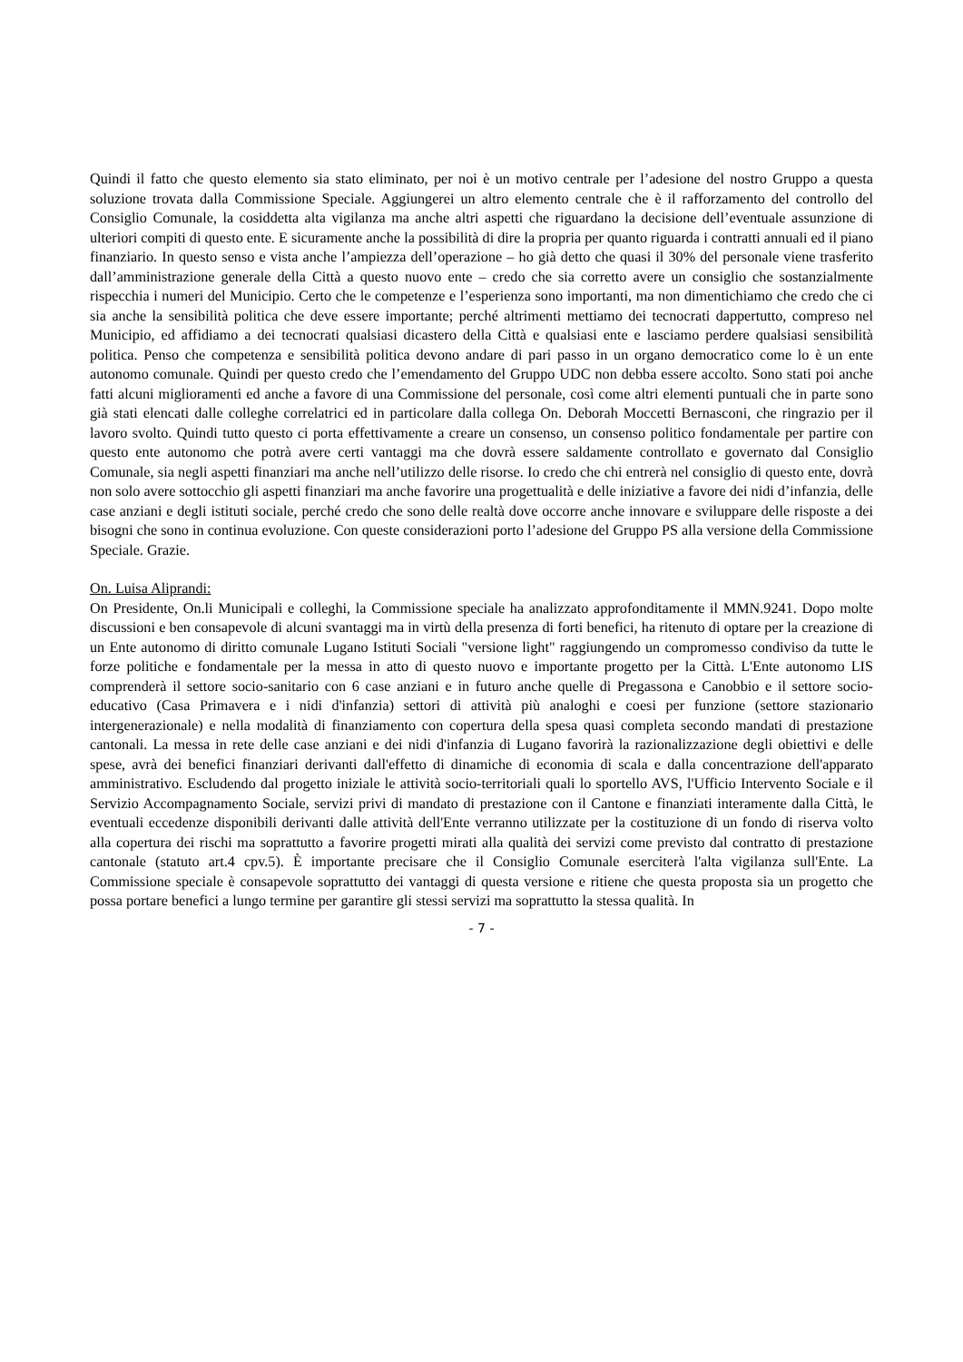Quindi il fatto che questo elemento sia stato eliminato, per noi è un motivo centrale per l’adesione del nostro Gruppo a questa soluzione trovata dalla Commissione Speciale. Aggiungerei un altro elemento centrale che è il rafforzamento del controllo del Consiglio Comunale, la cosiddetta alta vigilanza ma anche altri aspetti che riguardano la decisione dell’eventuale assunzione di ulteriori compiti di questo ente. E sicuramente anche la possibilità di dire la propria per quanto riguarda i contratti annuali ed il piano finanziario. In questo senso e vista anche l’ampiezza dell’operazione – ho già detto che quasi il 30% del personale viene trasferito dall’amministrazione generale della Città a questo nuovo ente – credo che sia corretto avere un consiglio che sostanzialmente rispecchia i numeri del Municipio. Certo che le competenze e l’esperienza sono importanti, ma non dimentichiamo che credo che ci sia anche la sensibilità politica che deve essere importante; perché altrimenti mettiamo dei tecnocrati dappertutto, compreso nel Municipio, ed affidiamo a dei tecnocrati qualsiasi dicastero della Città e qualsiasi ente e lasciamo perdere qualsiasi sensibilità politica. Penso che competenza e sensibilità politica devono andare di pari passo in un organo democratico come lo è un ente autonomo comunale. Quindi per questo credo che l’emendamento del Gruppo UDC non debba essere accolto. Sono stati poi anche fatti alcuni miglioramenti ed anche a favore di una Commissione del personale, così come altri elementi puntuali che in parte sono già stati elencati dalle colleghe correlatrici ed in particolare dalla collega On. Deborah Moccetti Bernasconi, che ringrazio per il lavoro svolto. Quindi tutto questo ci porta effettivamente a creare un consenso, un consenso politico fondamentale per partire con questo ente autonomo che potrà avere certi vantaggi ma che dovrà essere saldamente controllato e governato dal Consiglio Comunale, sia negli aspetti finanziari ma anche nell’utilizzo delle risorse. Io credo che chi entrerà nel consiglio di questo ente, dovrà non solo avere sottocchio gli aspetti finanziari ma anche favorire una progettualità e delle iniziative a favore dei nidi d’infanzia, delle case anziani e degli istituti sociale, perché credo che sono delle realtà dove occorre anche innovare e sviluppare delle risposte a dei bisogni che sono in continua evoluzione. Con queste considerazioni porto l’adesione del Gruppo PS alla versione della Commissione Speciale. Grazie.
On. Luisa Aliprandi:
On Presidente, On.li Municipali e colleghi, la Commissione speciale ha analizzato approfonditamente il MMN.9241. Dopo molte discussioni e ben consapevole di alcuni svantaggi ma in virtù della presenza di forti benefici, ha ritenuto di optare per la creazione di un Ente autonomo di diritto comunale Lugano Istituti Sociali "versione light" raggiungendo un compromesso condiviso da tutte le forze politiche e fondamentale per la messa in atto di questo nuovo e importante progetto per la Città. L'Ente autonomo LIS comprenderà il settore socio-sanitario con 6 case anziani e in futuro anche quelle di Pregassona e Canobbio e il settore socio-educativo (Casa Primavera e i nidi d'infanzia) settori di attività più analoghi e coesi per funzione (settore stazionario intergenerazionale) e nella modalità di finanziamento con copertura della spesa quasi completa secondo mandati di prestazione cantonali. La messa in rete delle case anziani e dei nidi d'infanzia di Lugano favorirà la razionalizzazione degli obiettivi e delle spese, avrà dei benefici finanziari derivanti dall'effetto di dinamiche di economia di scala e dalla concentrazione dell'apparato amministrativo. Escludendo dal progetto iniziale le attività socio-territoriali quali lo sportello AVS, l'Ufficio Intervento Sociale e il Servizio Accompagnamento Sociale, servizi privi di mandato di prestazione con il Cantone e finanziati interamente dalla Città, le eventuali eccedenze disponibili derivanti dalle attività dell'Ente verranno utilizzate per la costituzione di un fondo di riserva volto alla copertura dei rischi ma soprattutto a favorire progetti mirati alla qualità dei servizi come previsto dal contratto di prestazione cantonale (statuto art.4 cpv.5). È importante precisare che il Consiglio Comunale eserciterà l'alta vigilanza sull'Ente. La Commissione speciale è consapevole soprattutto dei vantaggi di questa versione e ritiene che questa proposta sia un progetto che possa portare benefici a lungo termine per garantire gli stessi servizi ma soprattutto la stessa qualità. In
- 7 -